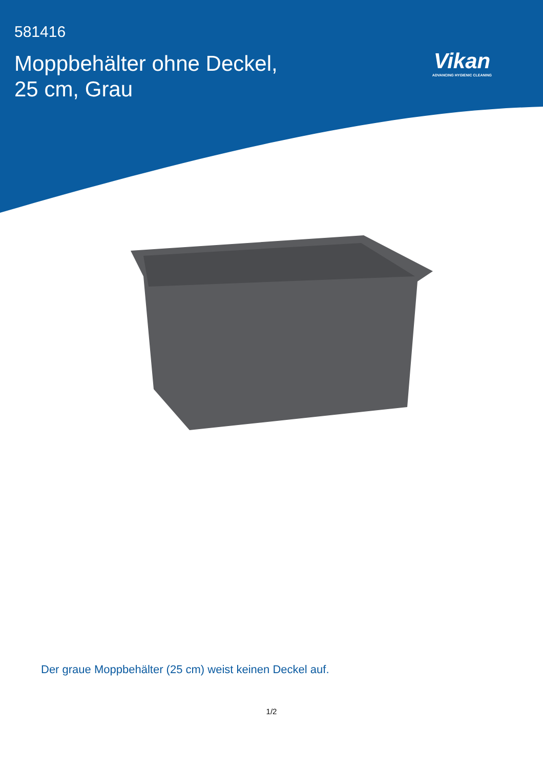581416
Moppbehälter ohne Deckel,
25 cm, Grau
Vikan
ADVANCING HYGIENIC CLEANING
Der graue Moppbehälter (25 cm) weist keinen Deckel auf.
1/2